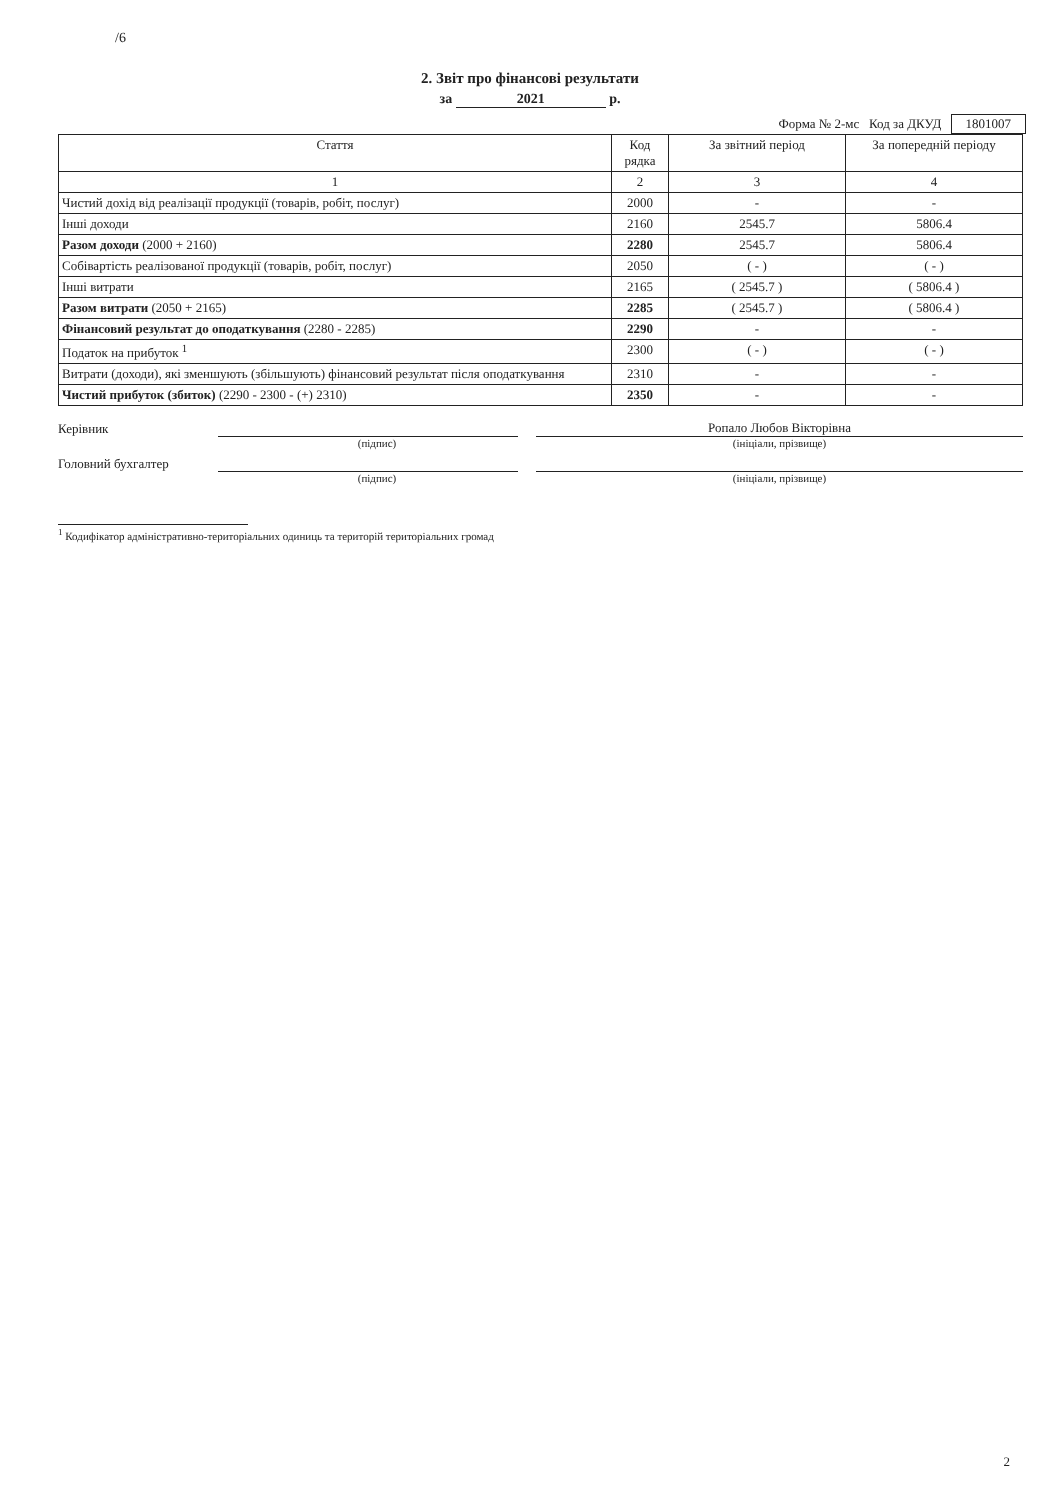/6
2. Звіт про фінансові результати
за 2021 р.
Форма № 2-мс Код за ДКУД 1801007
| Стаття | Код рядка | За звітний період | За попередній періоду |
| --- | --- | --- | --- |
| 1 | 2 | 3 | 4 |
| Чистий дохід від реалізації продукції (товарів, робіт, послуг) | 2000 | - | - |
| Інші доходи | 2160 | 2545.7 | 5806.4 |
| Разом доходи (2000 + 2160) | 2280 | 2545.7 | 5806.4 |
| Собівартість реалізованої продукції (товарів, робіт, послуг) | 2050 | ( - ) | ( - ) |
| Інші витрати | 2165 | ( 2545.7 ) | ( 5806.4 ) |
| Разом витрати (2050 + 2165) | 2285 | ( 2545.7 ) | ( 5806.4 ) |
| Фінансовий результат до оподаткування (2280 - 2285) | 2290 | - | - |
| Податок на прибуток <sup>1</sup> | 2300 | ( - ) | ( - ) |
| Витрати (доходи), які зменшують (збільшують) фінансовий результат після оподаткування | 2310 | - | - |
| Чистий прибуток (збиток) (2290 - 2300 - (+) 2310) | 2350 | - | - |
Керівник
Ропало Любов Вікторівна
(підпис) (ініціали, прізвище)
Головний бухгалтер
(підпис) (ініціали, прізвище)
<sup>1</sup> Кодифікатор адміністративно-територіальних одиниць та територій територіальних громад
2